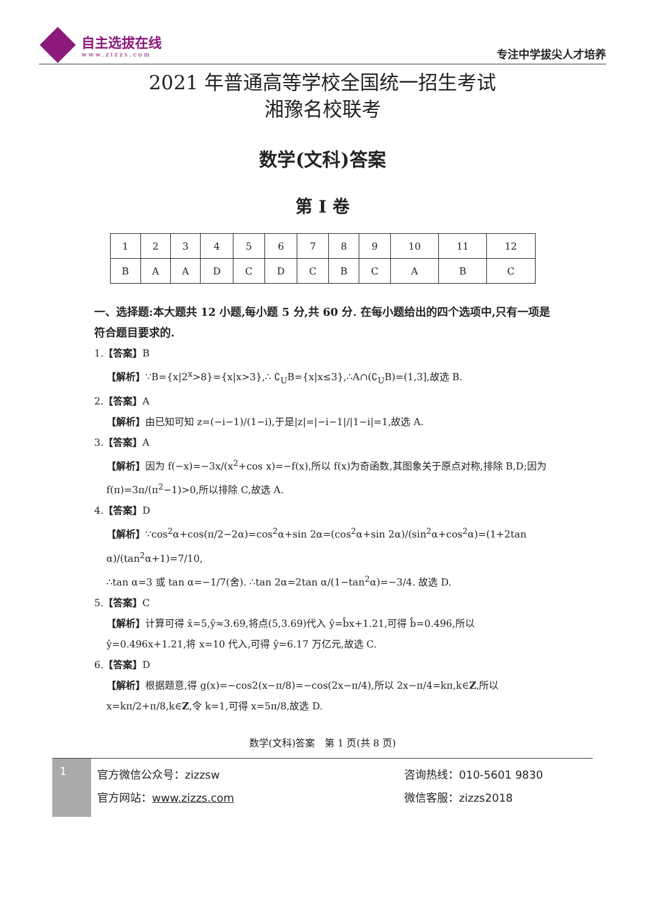自主选拔在线
www.zizzs.com
专注中学拔尖人才培养
2021 年普通高等学校全国统一招生考试
湘豫名校联考
数学(文科)答案
第 I 卷
| 1 | 2 | 3 | 4 | 5 | 6 | 7 | 8 | 9 | 10 | 11 | 12 |
| B | A | A | D | C | D | C | B | C | A | B | C |
一、选择题:本大题共 12 小题,每小题 5 分,共 60 分. 在每小题给出的四个选项中,只有一项是符合题目要求的.
1.【答案】B
【解析】∵B={x|2<sup>x</sup>>8}={x|x>3},∴ ∁<sub>U</sub>B={x|x≤3},∴A∩(∁<sub>U</sub>B)=(1,3],故选 B.
2.【答案】A
【解析】由已知可知 z=(−i−1)/(1−i),于是|z|=|−i−1|/|1−i|=1,故选 A.
3.【答案】A
【解析】因为 f(−x)=−3x/(x<sup>2</sup>+cos x)=−f(x),所以 f(x)为奇函数,其图象关于原点对称,排除 B,D;因为 f(π)=3π/(π<sup>2</sup>−1)>0,所以排除 C,故选 A.
4.【答案】D
【解析】∵cos<sup>2</sup>α+cos(π/2−2α)=cos<sup>2</sup>α+sin 2α=(cos<sup>2</sup>α+sin 2α)/(sin<sup>2</sup>α+cos<sup>2</sup>α)=(1+2tan α)/(tan<sup>2</sup>α+1)=7/10,
∴tan α=3 或 tan α=−1/7(舍). ∴tan 2α=2tan α/(1−tan<sup>2</sup>α)=−3/4. 故选 D.
5.【答案】C
【解析】计算可得 x̄=5,ȳ≈3.69,将点(5,3.69)代入 ŷ=b̂x+1.21,可得 b̂=0.496,所以 ŷ=0.496x+1.21,将 x=10 代入,可得 ŷ=6.17 万亿元,故选 C.
6.【答案】D
【解析】根据题意,得 g(x)=−cos2(x−π/8)=−cos(2x−π/4),所以 2x−π/4=kπ,k∈Z,所以 x=kπ/2+π/8,k∈Z,令 k=1,可得 x=5π/8,故选 D.
数学(文科)答案　第 1 页(共 8 页)
1
官方微信公众号：zizzsw 咨询热线：010-5601 9830 官方网站：www.zizzs.com 微信客服：zizzs2018